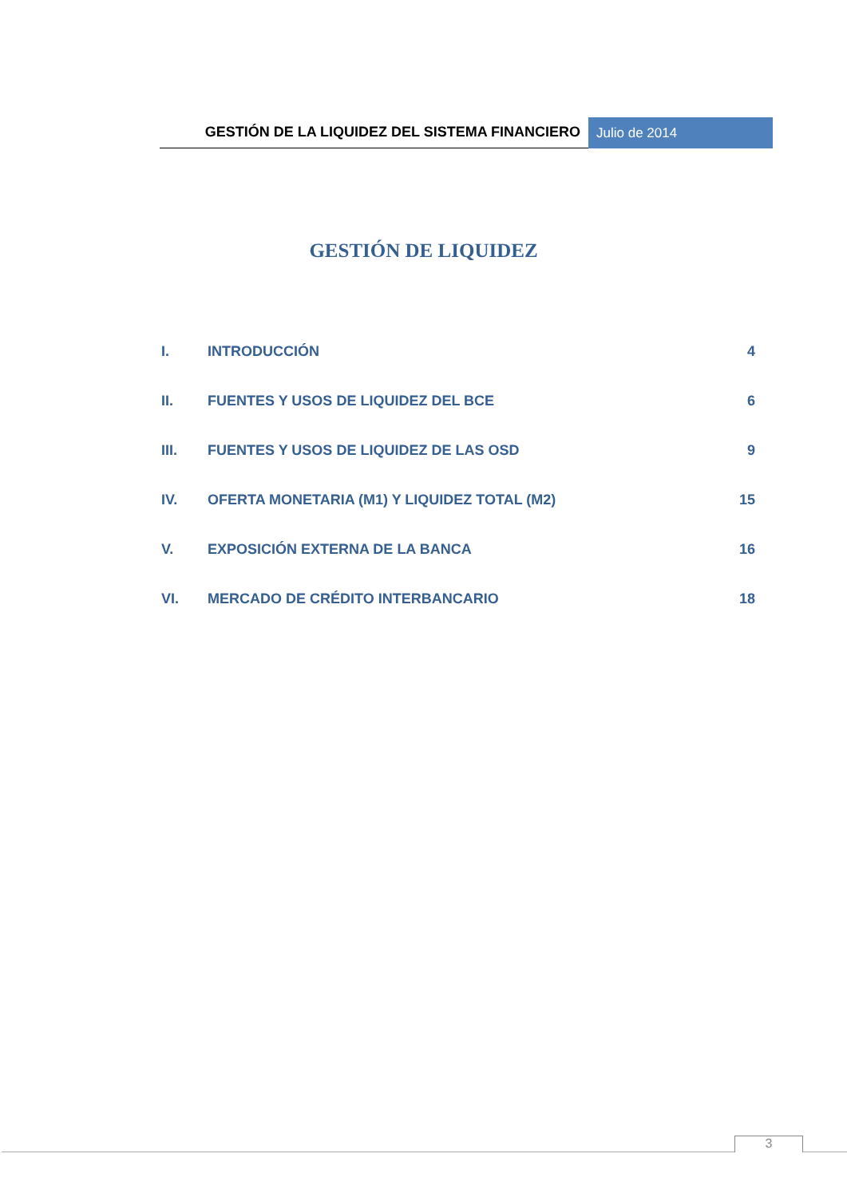GESTIÓN DE LA LIQUIDEZ DEL SISTEMA FINANCIERO
Julio de 2014
GESTIÓN DE LIQUIDEZ
I. INTRODUCCIÓN 4
II. FUENTES Y USOS DE LIQUIDEZ DEL BCE 6
III. FUENTES Y USOS DE LIQUIDEZ DE LAS OSD 9
IV. OFERTA MONETARIA (M1) Y LIQUIDEZ TOTAL (M2) 15
V. EXPOSICIÓN EXTERNA DE LA BANCA 16
VI. MERCADO DE CRÉDITO INTERBANCARIO 18
3